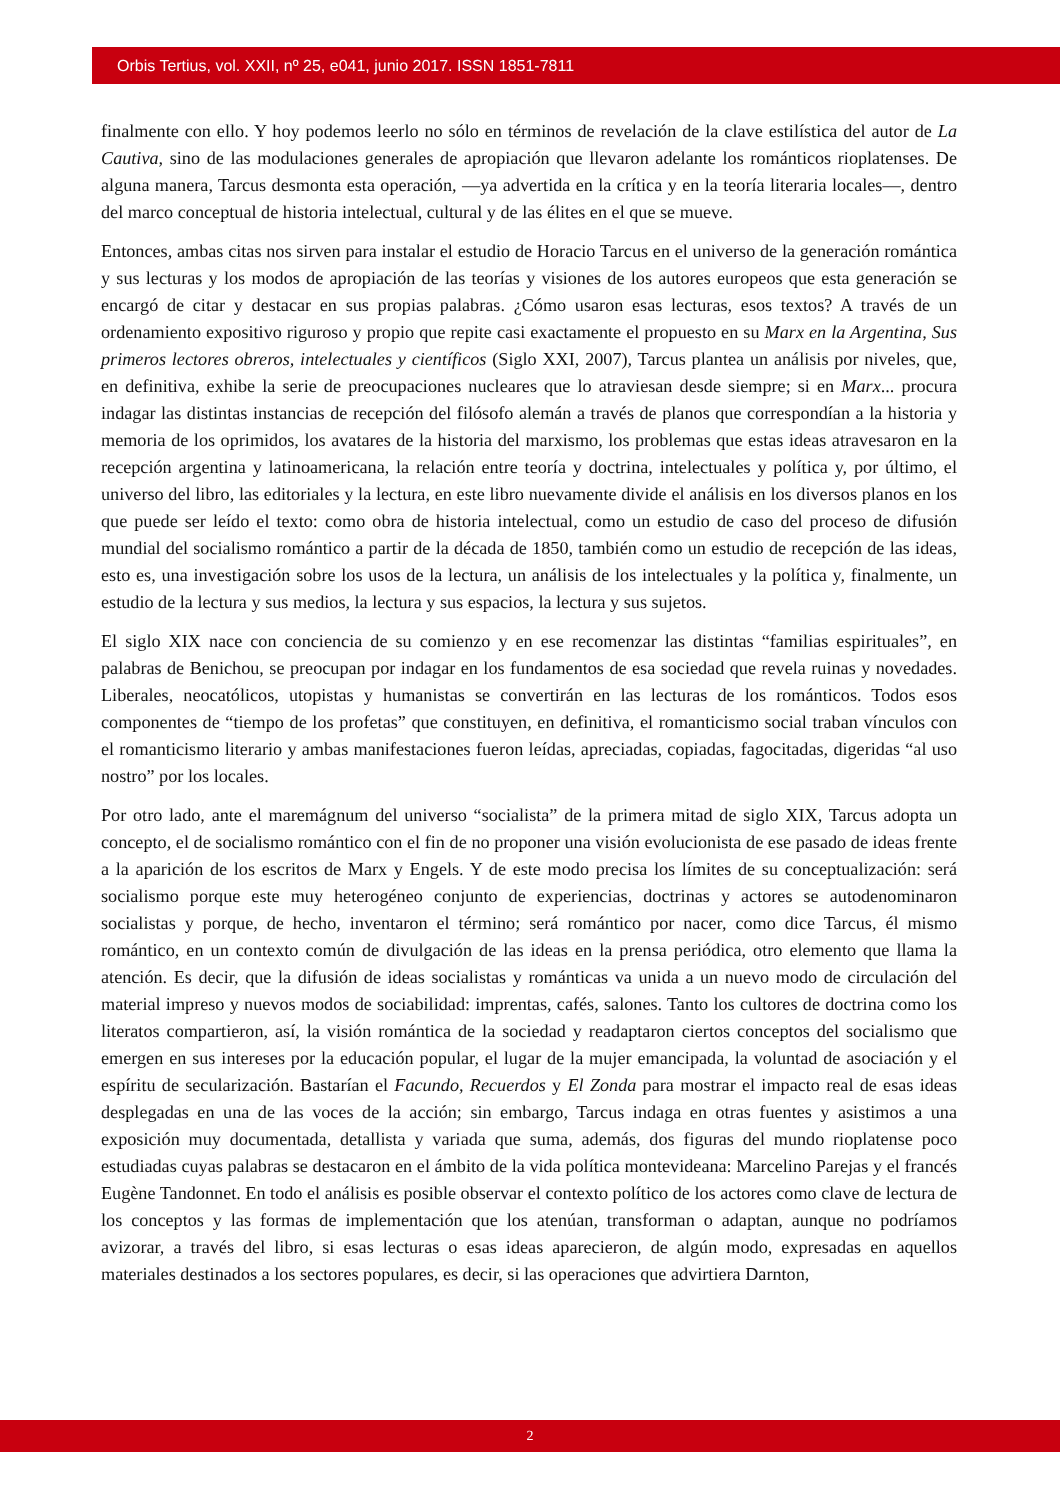Orbis Tertius, vol. XXII, nº 25, e041, junio 2017. ISSN 1851-7811
finalmente con ello. Y hoy podemos leerlo no sólo en términos de revelación de la clave estilística del autor de La Cautiva, sino de las modulaciones generales de apropiación que llevaron adelante los románticos rioplatenses. De alguna manera, Tarcus desmonta esta operación, —ya advertida en la crítica y en la teoría literaria locales—, dentro del marco conceptual de historia intelectual, cultural y de las élites en el que se mueve.
Entonces, ambas citas nos sirven para instalar el estudio de Horacio Tarcus en el universo de la generación romántica y sus lecturas y los modos de apropiación de las teorías y visiones de los autores europeos que esta generación se encargó de citar y destacar en sus propias palabras. ¿Cómo usaron esas lecturas, esos textos? A través de un ordenamiento expositivo riguroso y propio que repite casi exactamente el propuesto en su Marx en la Argentina, Sus primeros lectores obreros, intelectuales y científicos (Siglo XXI, 2007), Tarcus plantea un análisis por niveles, que, en definitiva, exhibe la serie de preocupaciones nucleares que lo atraviesan desde siempre; si en Marx... procura indagar las distintas instancias de recepción del filósofo alemán a través de planos que correspondían a la historia y memoria de los oprimidos, los avatares de la historia del marxismo, los problemas que estas ideas atravesaron en la recepción argentina y latinoamericana, la relación entre teoría y doctrina, intelectuales y política y, por último, el universo del libro, las editoriales y la lectura, en este libro nuevamente divide el análisis en los diversos planos en los que puede ser leído el texto: como obra de historia intelectual, como un estudio de caso del proceso de difusión mundial del socialismo romántico a partir de la década de 1850, también como un estudio de recepción de las ideas, esto es, una investigación sobre los usos de la lectura, un análisis de los intelectuales y la política y, finalmente, un estudio de la lectura y sus medios, la lectura y sus espacios, la lectura y sus sujetos.
El siglo XIX nace con conciencia de su comienzo y en ese recomenzar las distintas “familias espirituales”, en palabras de Benichou, se preocupan por indagar en los fundamentos de esa sociedad que revela ruinas y novedades. Liberales, neocatólicos, utopistas y humanistas se convertirán en las lecturas de los románticos. Todos esos componentes de “tiempo de los profetas” que constituyen, en definitiva, el romanticismo social traban vínculos con el romanticismo literario y ambas manifestaciones fueron leídas, apreciadas, copiadas, fagocitadas, digeridas “al uso nostro” por los locales.
Por otro lado, ante el maremágnum del universo “socialista” de la primera mitad de siglo XIX, Tarcus adopta un concepto, el de socialismo romántico con el fin de no proponer una visión evolucionista de ese pasado de ideas frente a la aparición de los escritos de Marx y Engels. Y de este modo precisa los límites de su conceptualización: será socialismo porque este muy heterogéneo conjunto de experiencias, doctrinas y actores se autodenominaron socialistas y porque, de hecho, inventaron el término; será romántico por nacer, como dice Tarcus, él mismo romántico, en un contexto común de divulgación de las ideas en la prensa periódica, otro elemento que llama la atención. Es decir, que la difusión de ideas socialistas y románticas va unida a un nuevo modo de circulación del material impreso y nuevos modos de sociabilidad: imprentas, cafés, salones. Tanto los cultores de doctrina como los literatos compartieron, así, la visión romántica de la sociedad y readaptaron ciertos conceptos del socialismo que emergen en sus intereses por la educación popular, el lugar de la mujer emancipada, la voluntad de asociación y el espíritu de secularización. Bastarían el Facundo, Recuerdos y El Zonda para mostrar el impacto real de esas ideas desplegadas en una de las voces de la acción; sin embargo, Tarcus indaga en otras fuentes y asistimos a una exposición muy documentada, detallista y variada que suma, además, dos figuras del mundo rioplatense poco estudiadas cuyas palabras se destacaron en el ámbito de la vida política montevideana: Marcelino Parejas y el francés Eugène Tandonnet. En todo el análisis es posible observar el contexto político de los actores como clave de lectura de los conceptos y las formas de implementación que los atenúan, transforman o adaptan, aunque no podríamos avizorar, a través del libro, si esas lecturas o esas ideas aparecieron, de algún modo, expresadas en aquellos materiales destinados a los sectores populares, es decir, si las operaciones que advirtiera Darnton,
2